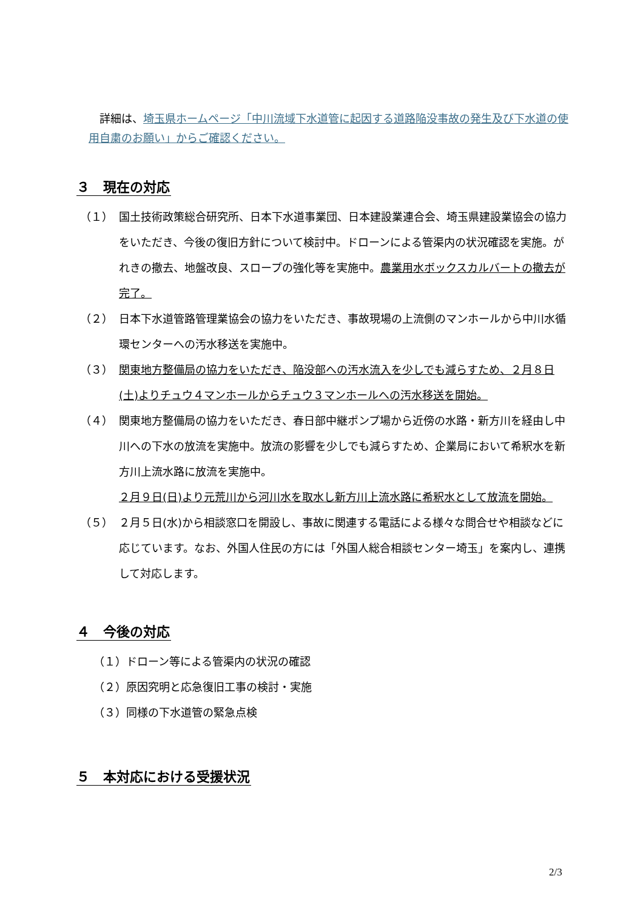詳細は、埼玉県ホームページ「中川流域下水道管に起因する道路陥没事故の発生及び下水道の使用自粛のお願い」からご確認ください。
３　現在の対応
（１） 国土技術政策総合研究所、日本下水道事業団、日本建設業連合会、埼玉県建設業協会の協力をいただき、今後の復旧方針について検討中。ドローンによる管渠内の状況確認を実施。がれきの撤去、地盤改良、スロープの強化等を実施中。農業用水ボックスカルバートの撤去が完了。
（２） 日本下水道管路管理業協会の協力をいただき、事故現場の上流側のマンホールから中川水循環センターへの汚水移送を実施中。
（３） 関東地方整備局の協力をいただき、陥没部への汚水流入を少しでも減らすため、２月８日(土)よりチュウ４マンホールからチュウ３マンホールへの汚水移送を開始。
（４） 関東地方整備局の協力をいただき、春日部中継ポンプ場から近傍の水路・新方川を経由し中川への下水の放流を実施中。放流の影響を少しでも減らすため、企業局において希釈水を新方川上流水路に放流を実施中。
２月９日(日)より元荒川から河川水を取水し新方川上流水路に希釈水として放流を開始。
（５） ２月５日(水)から相談窓口を開設し、事故に関連する電話による様々な問合せや相談などに応じています。なお、外国人住民の方には「外国人総合相談センター埼玉」を案内し、連携して対応します。
４　今後の対応
（１）ドローン等による管渠内の状況の確認
（２）原因究明と応急復旧工事の検討・実施
（３）同様の下水道管の緊急点検
５　本対応における受援状況
2/3